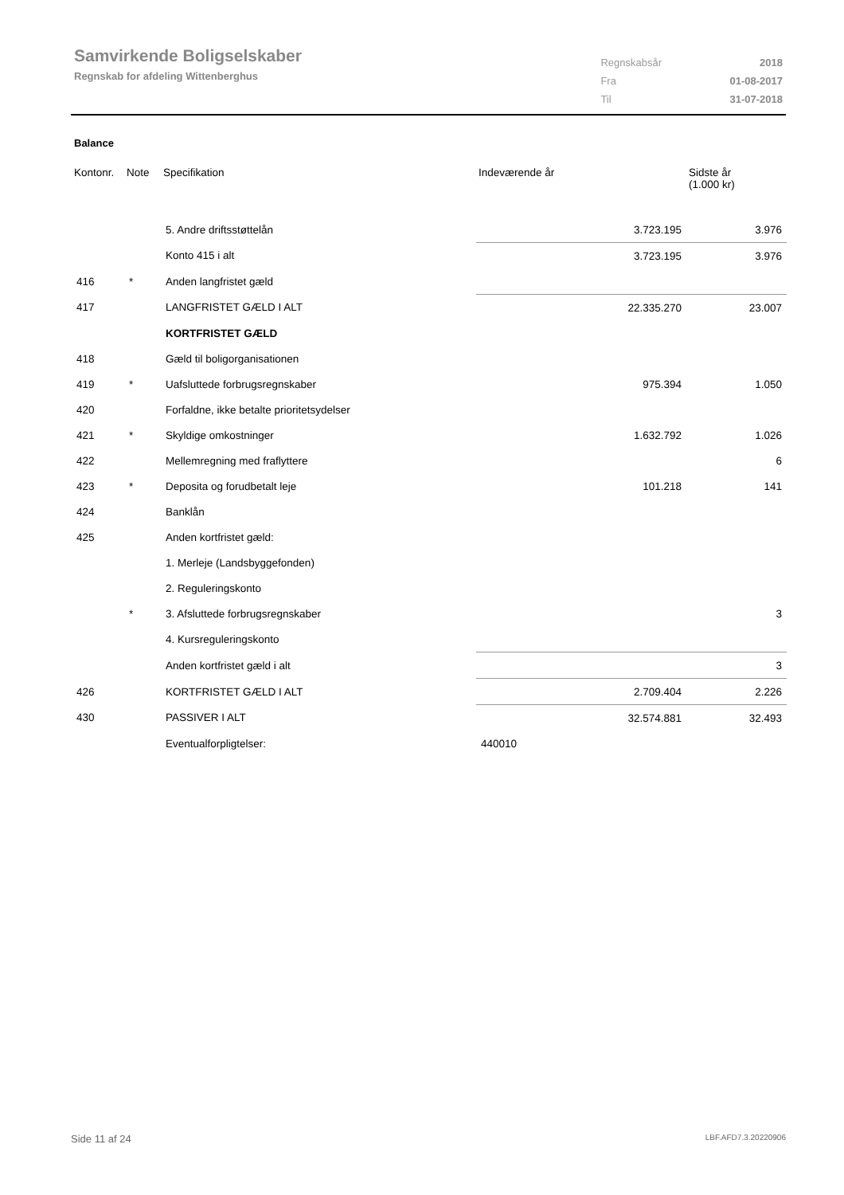Samvirkende Boligselskaber
Regnskab for afdeling Wittenberghus
| Regnskabsår | 2018 |
| Fra | 01-08-2017 |
| Til | 31-07-2018 |
Balance
| Kontonr. | Note | Specifikation | Indeværende år | Sidste år (1.000 kr) |
| --- | --- | --- | --- | --- |
| | | 5. Andre driftsstøttelån | 3.723.195 | 3.976 |
| | | Konto 415 i alt | 3.723.195 | 3.976 |
| 416 | * | Anden langfristet gæld | | |
| 417 | | LANGFRISTET GÆLD I ALT | 22.335.270 | 23.007 |
| | | KORTFRISTET GÆLD | | |
| 418 | | Gæld til boligorganisationen | | |
| 419 | * | Uafsluttede forbrugsregnskaber | 975.394 | 1.050 |
| 420 | | Forfaldne, ikke betalte prioritetsydelser | | |
| 421 | * | Skyldige omkostninger | 1.632.792 | 1.026 |
| 422 | | Mellemregning med fraflyttere | | 6 |
| 423 | * | Deposita og forudbetalt leje | 101.218 | 141 |
| 424 | | Banklån | | |
| 425 | | Anden kortfristet gæld: | | |
| | | 1. Merleje (Landsbyggefonden) | | |
| | | 2. Reguleringskonto | | |
| | * | 3. Afsluttede forbrugsregnskaber | | 3 |
| | | 4. Kursreguleringskonto | | |
| | | Anden kortfristet gæld i alt | | 3 |
| 426 | | KORTFRISTET GÆLD I ALT | 2.709.404 | 2.226 |
| 430 | | PASSIVER I ALT | 32.574.881 | 32.493 |
| | | Eventualforpligtelser: | 440010 | |
Side 11 af 24 LBF.AFD7.3.20220906